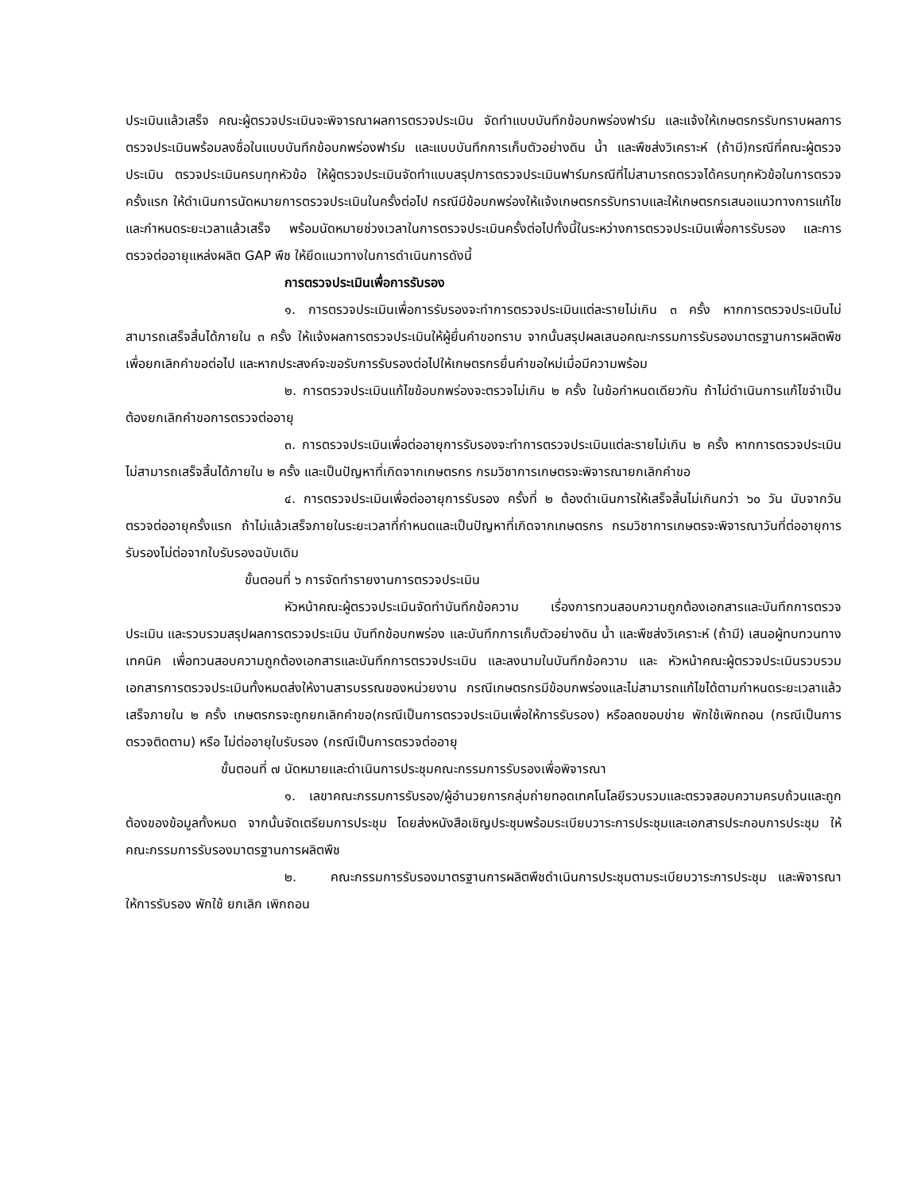ประเมินแล้วเสร็จ คณะผู้ตรวจประเมินจะพิจารณาผลการตรวจประเมิน จัดทำแบบบันทึกข้อบกพร่องฟาร์ม และแจ้งให้เกษตรกรรับทราบผลการตรวจประเมินพร้อมลงชื่อในแบบบันทึกข้อบกพร่องฟาร์ม และแบบบันทึกการเก็บตัวอย่างดิน น้ำ และพืชส่งวิเคราะห์ (ถ้ามี)กรณีที่คณะผู้ตรวจประเมิน ตรวจประเมินครบทุกหัวข้อ ให้ผู้ตรวจประเมินจัดทำแบบสรุปการตรวจประเมินฟาร์มกรณีที่ไม่สามารถตรวจได้ครบทุกหัวข้อในการตรวจครั้งแรก ให้ดำเนินการนัดหมายการตรวจประเมินในครั้งต่อไป กรณีมีข้อบกพร่องให้แจ้งเกษตรกรรับทราบและให้เกษตรกรเสนอแนวทางการแก้ไข และกำหนดระยะเวลาแล้วเสร็จ พร้อมนัดหมายช่วงเวลาในการตรวจประเมินครั้งต่อไปทั้งนี้ในระหว่างการตรวจประเมินเพื่อการรับรอง และการตรวจต่ออายุแหล่งผลิต GAP พืช ให้ยึดแนวทางในการดำเนินการดังนี้
การตรวจประเมินเพื่อการรับรอง
๑. การตรวจประเมินเพื่อการรับรองจะทำการตรวจประเมินแต่ละรายไม่เกิน ๓ ครั้ง หากการตรวจประเมินไม่สามารถเสร็จสิ้นได้ภายใน ๓ ครั้ง ให้แจ้งผลการตรวจประเมินให้ผู้ยื่นคำขอทราบ จากนั้นสรุปผลเสนอคณะกรรมการรับรองมาตรฐานการผลิตพืช เพื่อยกเลิกคำขอต่อไป และหากประสงค์จะขอรับการรับรองต่อไปให้เกษตรกรยื่นคำขอใหม่เมื่อมีความพร้อม
๒. การตรวจประเมินแก้ไขข้อบกพร่องจะตรวจไม่เกิน ๒ ครั้ง ในข้อกำหนดเดียวกัน ถ้าไม่ดำเนินการแก้ไขจำเป็นต้องยกเลิกคำขอการตรวจต่ออายุ
๓. การตรวจประเมินเพื่อต่ออายุการรับรองจะทำการตรวจประเมินแต่ละรายไม่เกิน ๒ ครั้ง หากการตรวจประเมินไม่สามารถเสร็จสิ้นได้ภายใน ๒ ครั้ง และเป็นปัญหาที่เกิดจากเกษตรกร กรมวิชาการเกษตรจะพิจารณายกเลิกคำขอ
๔. การตรวจประเมินเพื่อต่ออายุการรับรอง ครั้งที่ ๒ ต้องดำเนินการให้เสร็จสิ้นไม่เกินกว่า ๖๐ วัน นับจากวันตรวจต่ออายุครั้งแรก ถ้าไม่แล้วเสร็จภายในระยะเวลาที่กำหนดและเป็นปัญหาที่เกิดจากเกษตรกร กรมวิชาการเกษตรจะพิจารณาวันที่ต่ออายุการรับรองไม่ต่อจากใบรับรองฉบับเดิม
ขั้นตอนที่ ๖ การจัดทำรายงานการตรวจประเมิน
หัวหน้าคณะผู้ตรวจประเมินจัดทำบันทึกข้อความ เรื่องการทวนสอบความถูกต้องเอกสารและบันทึกการตรวจประเมิน และรวบรวมสรุปผลการตรวจประเมิน บันทึกข้อบกพร่อง และบันทึกการเก็บตัวอย่างดิน น้ำ และพืชส่งวิเคราะห์ (ถ้ามี) เสนอผู้ทบทวนทางเทคนิค เพื่อทวนสอบความถูกต้องเอกสารและบันทึกการตรวจประเมิน และลงนามในบันทึกข้อความ และ หัวหน้าคณะผู้ตรวจประเมินรวบรวมเอกสารการตรวจประเมินทั้งหมดส่งให้งานสารบรรณของหน่วยงาน กรณีเกษตรกรมีข้อบกพร่องและไม่สามารถแก้ไขได้ตามกำหนดระยะเวลาแล้วเสร็จภายใน ๒ ครั้ง เกษตรกรจะถูกยกเลิกคำขอ(กรณีเป็นการตรวจประเมินเพื่อให้การรับรอง) หรือลดขอบข่าย พักใช้เพิกถอน (กรณีเป็นการตรวจติดตาม) หรือ ไม่ต่ออายุใบรับรอง (กรณีเป็นการตรวจต่ออายุ
ขั้นตอนที่ ๗ นัดหมายและดำเนินการประชุมคณะกรรมการรับรองเพื่อพิจารณา
๑. เลขาคณะกรรมการรับรอง/ผู้อำนวยการกลุ่มถ่ายทอดเทคโนโลยีรวบรวมและตรวจสอบความครบถ้วนและถูกต้องของข้อมูลทั้งหมด จากนั้นจัดเตรียมการประชุม โดยส่งหนังสือเชิญประชุมพร้อมระเบียบวาระการประชุมและเอกสารประกอบการประชุม ให้คณะกรรมการรับรองมาตรฐานการผลิตพืช
๒. คณะกรรมการรับรองมาตรฐานการผลิตพืชดำเนินการประชุมตามระเบียบวาระการประชุม และพิจารณาให้การรับรอง พักใช้ ยกเลิก เพิกถอน